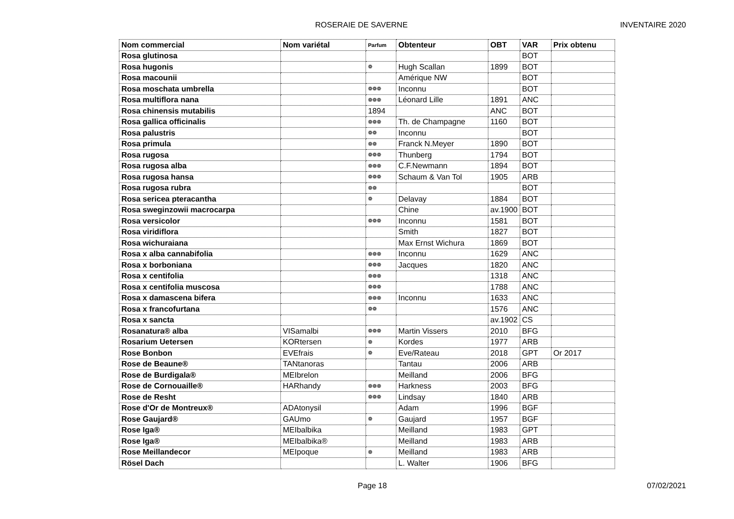ROSERAIE DE SAVERNE INVENTAIRE 2020
| Nom commercial | Nom variétal | Parfum | Obtenteur | OBT | VAR | Prix obtenu |
| --- | --- | --- | --- | --- | --- | --- |
| Rosa glutinosa | | | | | BOT | |
| Rosa hugonis | | ❁ | Hugh Scallan | 1899 | BOT | |
| Rosa macounii | | | Amérique NW | | BOT | |
| Rosa moschata umbrella | | ❁❁❁ | Inconnu | | BOT | |
| Rosa multiflora nana | | ❁❁❁ | Léonard Lille | 1891 | ANC | |
| Rosa chinensis mutabilis | | 1894 | | ANC | BOT | |
| Rosa gallica officinalis | | ❁❁❁ | Th. de Champagne | 1160 | BOT | |
| Rosa palustris | | ❁❁ | Inconnu | | BOT | |
| Rosa primula | | ❁❁ | Franck N.Meyer | 1890 | BOT | |
| Rosa rugosa | | ❁❁❁ | Thunberg | 1794 | BOT | |
| Rosa rugosa alba | | ❁❁❁ | C.F.Newmann | 1894 | BOT | |
| Rosa rugosa hansa | | ❁❁❁ | Schaum & Van Tol | 1905 | ARB | |
| Rosa rugosa rubra | | ❁❁ | | | BOT | |
| Rosa sericea pteracantha | | ❁ | Delavay | 1884 | BOT | |
| Rosa sweginzowii macrocarpa | | | Chine | av.1900 | BOT | |
| Rosa versicolor | | ❁❁❁ | Inconnu | 1581 | BOT | |
| Rosa viridiflora | | | Smith | 1827 | BOT | |
| Rosa wichuraiana | | | Max Ernst Wichura | 1869 | BOT | |
| Rosa x alba cannabifolia | | ❁❁❁ | Inconnu | 1629 | ANC | |
| Rosa x borboniana | | ❁❁❁ | Jacques | 1820 | ANC | |
| Rosa x centifolia | | ❁❁❁ | | 1318 | ANC | |
| Rosa x centifolia muscosa | | ❁❁❁ | | 1788 | ANC | |
| Rosa x damascena bifera | | ❁❁❁ | Inconnu | 1633 | ANC | |
| Rosa x francofurtana | | ❁❁ | | 1576 | ANC | |
| Rosa x sancta | | | | av.1902 | CS | |
| Rosanatura® alba | VISamalbi | ❁❁❁ | Martin Vissers | 2010 | BFG | |
| Rosarium Uetersen | KORtersen | ❁ | Kordes | 1977 | ARB | |
| Rose Bonbon | EVEfrais | ❁ | Eve/Rateau | 2018 | GPT | Or 2017 |
| Rose de Beaune® | TANtanoras | | Tantau | 2006 | ARB | |
| Rose de Burdigala® | MEIbrelon | | Meilland | 2006 | BFG | |
| Rose de Cornouaille® | HARhandy | ❁❁❁ | Harkness | 2003 | BFG | |
| Rose de Resht | | ❁❁❁ | Lindsay | 1840 | ARB | |
| Rose d'Or de Montreux® | ADAtonysil | | Adam | 1996 | BGF | |
| Rose Gaujard® | GAUmo | ❁ | Gaujard | 1957 | BGF | |
| Rose Iga® | MEIbalbika | | Meilland | 1983 | GPT | |
| Rose Iga® | MEIbalbika® | | Meilland | 1983 | ARB | |
| Rose Meillandecor | MEIpoque | ❁ | Meilland | 1983 | ARB | |
| Rösel Dach | | | L. Walter | 1906 | BFG | |
Page 18 07/02/2021